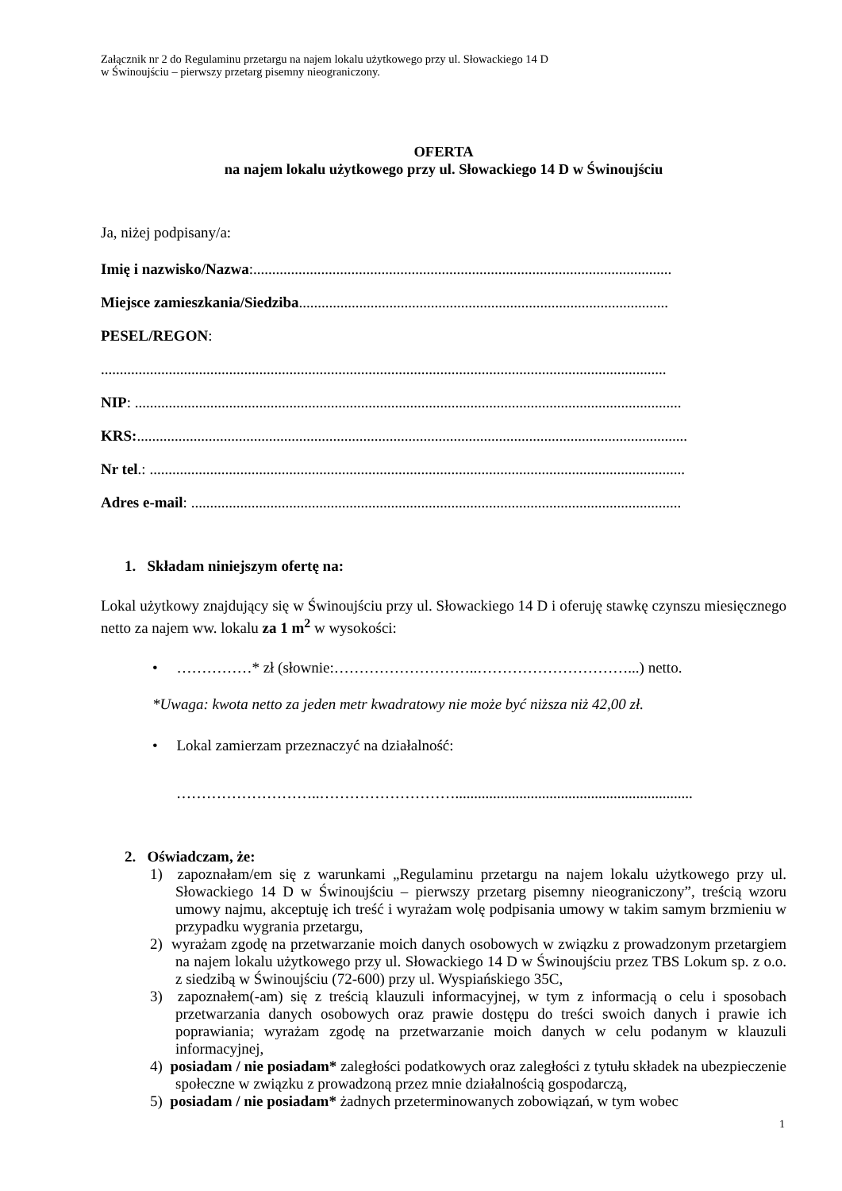Załącznik nr 2 do Regulaminu przetargu na najem lokalu użytkowego przy ul. Słowackiego 14 D
w Świnoujściu – pierwszy przetarg pisemny nieograniczony.
OFERTA
na najem lokalu użytkowego przy ul. Słowackiego 14 D w Świnoujściu
Ja, niżej podpisany/a:
Imię i nazwisko/Nazwa:...............................................................................................................
Miejsce zamieszkania/Siedziba..................................................................................................
PESEL/REGON:
......................................................................................................................................................
NIP: .................................................................................................................................................
KRS:..................................................................................................................................................
Nr tel.: ..............................................................................................................................................
Adres e-mail: ..................................................................................................................................
1. Składam niniejszym ofertę na:
Lokal użytkowy znajdujący się w Świnoujściu przy ul. Słowackiego 14 D i oferuję stawkę czynszu miesięcznego netto za najem ww. lokalu za 1 m<sup>2</sup> w wysokości:
• ……………* zł (słownie:………………………..…………………………...) netto.
*Uwaga: kwota netto za jeden metr kwadratowy nie może być niższa niż 42,00 zł.
• Lokal zamierzam przeznaczyć na działalność:
………………………..………………………...............................................................
2. Oświadczam, że:
1) zapoznałam/em się z warunkami „Regulaminu przetargu na najem lokalu użytkowego przy ul. Słowackiego 14 D w Świnoujściu – pierwszy przetarg pisemny nieograniczony”, treścią wzoru umowy najmu, akceptuję ich treść i wyrażam wolę podpisania umowy w takim samym brzmieniu w przypadku wygrania przetargu,
2) wyrażam zgodę na przetwarzanie moich danych osobowych w związku z prowadzonym przetargiem na najem lokalu użytkowego przy ul. Słowackiego 14 D w Świnoujściu przez TBS Lokum sp. z o.o. z siedzibą w Świnoujściu (72-600) przy ul. Wyspiańskiego 35C,
3) zapoznałem(-am) się z treścią klauzuli informacyjnej, w tym z informacją o celu i sposobach przetwarzania danych osobowych oraz prawie dostępu do treści swoich danych i prawie ich poprawiania; wyrażam zgodę na przetwarzanie moich danych w celu podanym w klauzuli informacyjnej,
4) posiadam / nie posiadam* zaległości podatkowych oraz zaległości z tytułu składek na ubezpieczenie społeczne w związku z prowadzoną przez mnie działalnością gospodarczą,
5) posiadam / nie posiadam* żadnych przeterminowanych zobowiązań, w tym wobec
1